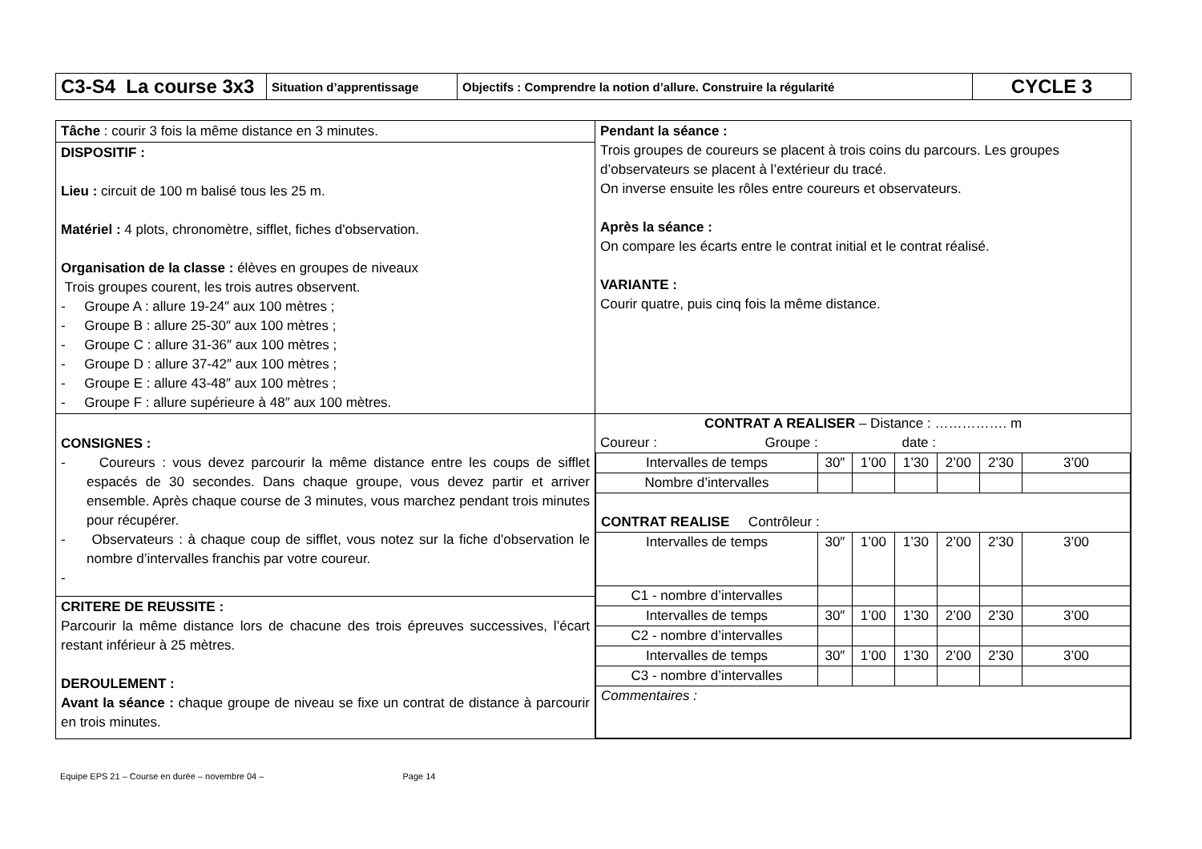| C3-S4 La course 3x3 | Situation d’apprentissage | Objectifs : Comprendre la notion d’allure. Construire la régularité | CYCLE 3 |
| Tâche : courir 3 fois la même distance en 3 minutes. | Pendant la séance : Trois groupes de coureurs se placent à trois coins du parcours. Les groupes d’observateurs se placent à l’extérieur du tracé. On inverse ensuite les rôles entre coureurs et observateurs. Après la séance : On compare les écarts entre le contrat initial et le contrat réalisé. VARIANTE : Courir quatre, puis cinq fois la même distance. |
| DISPOSITIF : Lieu : circuit de 100 m balisé tous les 25 m. Matériel : 4 plots, chronomètre, sifflet, fiches d'observation. Organisation de la classe : élèves en groupes de niveaux Trois groupes courent, les trois autres observent. - Groupe A : allure 19-24″ aux 100 mètres ; - Groupe B : allure 25-30″ aux 100 mètres ; - Groupe C : allure 31-36″ aux 100 mètres ; - Groupe D : allure 37-42″ aux 100 mètres ; - Groupe E : allure 43-48″ aux 100 mètres ; - Groupe F : allure supérieure à 48″ aux 100 mètres. | |
| CONSIGNES : - Coureurs : vous devez parcourir la même distance entre les coups de sifflet espacés de 30 secondes. Dans chaque groupe, vous devez partir et arriver ensemble. Après chaque course de 3 minutes, vous marchez pendant trois minutes pour récupérer. - Observateurs : à chaque coup de sifflet, vous notez sur la fiche d'observation le nombre d’intervalles franchis par votre coureur. - | CONTRAT A REALISER – Distance : ……………. m Coureur : Groupe : date : / Intervalles de temps / 30″ / 1’00 / 1’30 / 2’00 / 2’30 / 3’00 / / Nombre d’intervalles / / / / / / / / CONTRAT REALISE Contrôleur : / / / / / / / / Intervalles de temps / 30″ / 1’00 / 1’30 / 2’00 / 2’30 / 3’00 / / C1 - nombre d’intervalles / / / / / / / / Intervalles de temps / 30″ / 1’00 / 1’30 / 2’00 / 2’30 / 3’00 / / C2 - nombre d’intervalles / / / / / / / / Intervalles de temps / 30″ / 1’00 / 1’30 / 2’00 / 2’30 / 3’00 / / C3 - nombre d’intervalles / / / / / / / / Commentaires : / / / / / / / |
| CRITERE DE REUSSITE : Parcourir la même distance lors de chacune des trois épreuves successives, l’écart restant inférieur à 25 mètres. DEROULEMENT : Avant la séance : chaque groupe de niveau se fixe un contrat de distance à parcourir en trois minutes. | |
Equipe EPS 21 – Course en durée – novembre 04 – Page 14